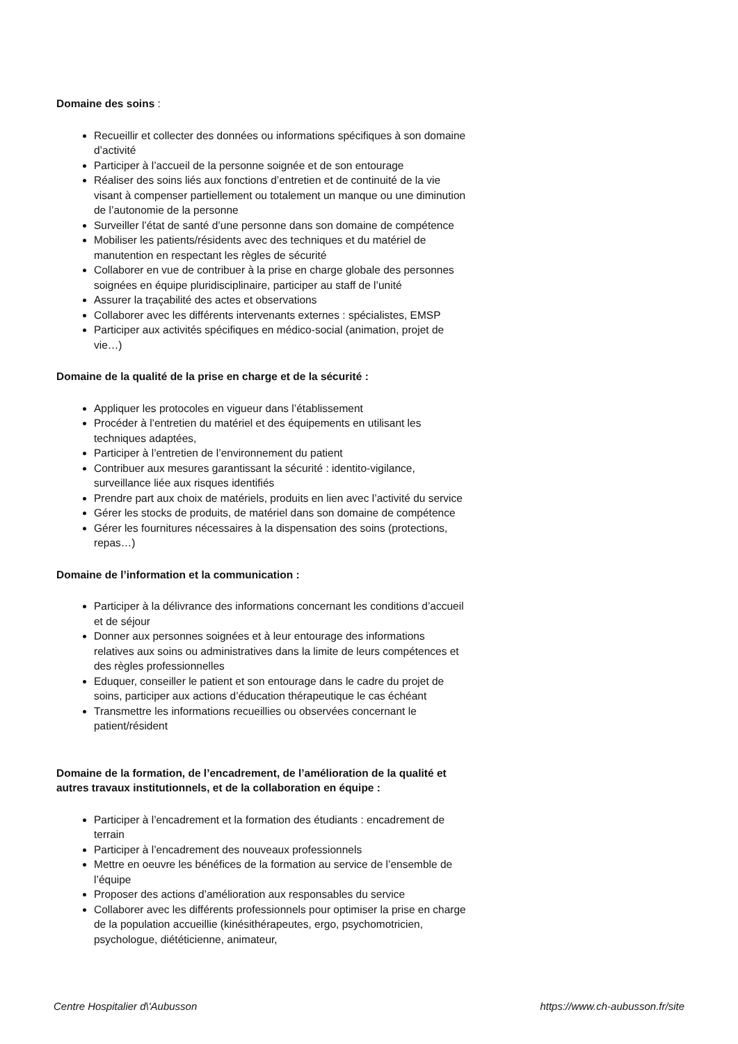Domaine des soins :
Recueillir et collecter des données ou informations spécifiques à son domaine d’activité
Participer à l’accueil de la personne soignée et de son entourage
Réaliser des soins liés aux fonctions d’entretien et de continuité de la vie visant à compenser partiellement ou totalement un manque ou une diminution de l’autonomie de la personne
Surveiller l’état de santé d’une personne dans son domaine de compétence
Mobiliser les patients/résidents avec des techniques et du matériel de manutention en respectant les règles de sécurité
Collaborer en vue de contribuer à la prise en charge globale des personnes soignées en équipe pluridisciplinaire, participer au staff de l’unité
Assurer la traçabilité des actes et observations
Collaborer avec les différents intervenants externes : spécialistes, EMSP
Participer aux activités spécifiques en médico-social (animation, projet de vie…)
Domaine de la qualité de la prise en charge et de la sécurité :
Appliquer les protocoles en vigueur dans l’établissement
Procéder à l’entretien du matériel et des équipements en utilisant les techniques adaptées,
Participer à l’entretien de l’environnement du patient
Contribuer aux mesures garantissant la sécurité : identito-vigilance, surveillance liée aux risques identifiés
Prendre part aux choix de matériels, produits en lien avec l’activité du service
Gérer les stocks de produits, de matériel dans son domaine de compétence
Gérer les fournitures nécessaires à la dispensation des soins (protections, repas…)
Domaine de l’information et la communication :
Participer à la délivrance des informations concernant les conditions d’accueil et de séjour
Donner aux personnes soignées et à leur entourage des informations relatives aux soins ou administratives dans la limite de leurs compétences et des règles professionnelles
Eduquer, conseiller le patient et son entourage dans le cadre du projet de soins, participer aux actions d’éducation thérapeutique le cas échéant
Transmettre les informations recueillies ou observées concernant le patient/résident
Domaine de la formation, de l’encadrement, de l’amélioration de la qualité et autres travaux institutionnels, et de la collaboration en équipe :
Participer à l’encadrement et la formation des étudiants : encadrement de terrain
Participer à l’encadrement des nouveaux professionnels
Mettre en oeuvre les bénéfices de la formation au service de l’ensemble de l’équipe
Proposer des actions d’amélioration aux responsables du service
Collaborer avec les différents professionnels pour optimiser la prise en charge de la population accueillie (kinésithérapeutes, ergo, psychomotricien, psychologue, diététicienne, animateur,
Centre Hospitalier d\'Aubusson https://www.ch-aubusson.fr/site